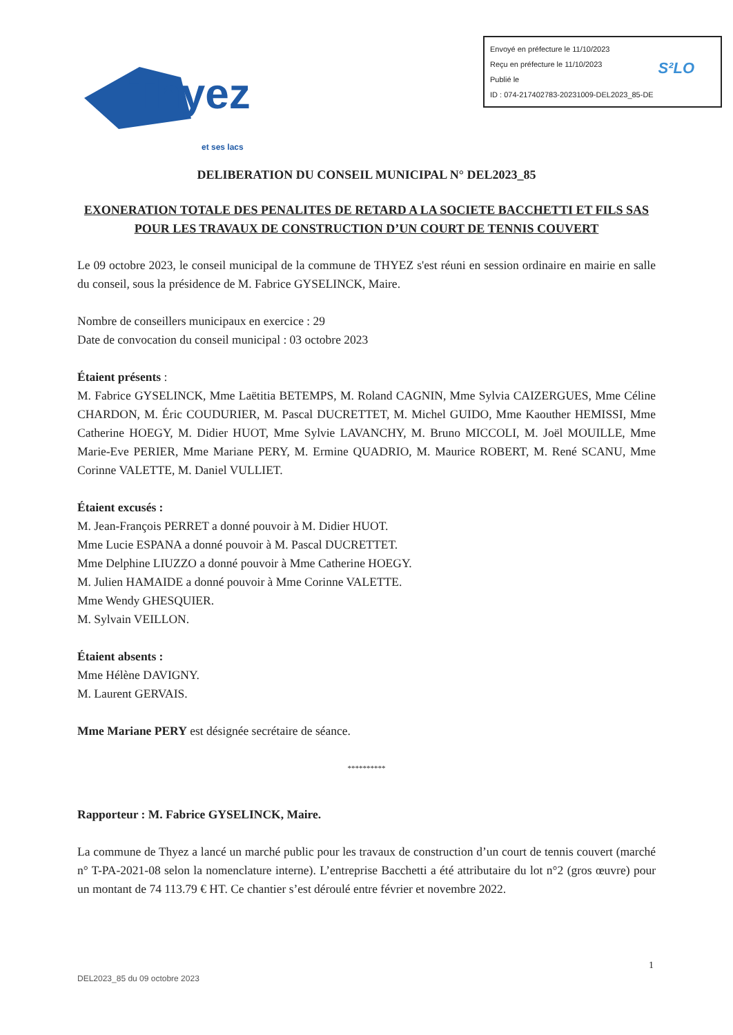Envoyé en préfecture le 11/10/2023
Reçu en préfecture le 11/10/2023
Publié le
ID : 074-217402783-20231009-DEL2023_85-DE
S²LO
Thyez
et ses lacs
DELIBERATION DU CONSEIL MUNICIPAL N° DEL2023_85
EXONERATION TOTALE DES PENALITES DE RETARD A LA SOCIETE BACCHETTI ET FILS SAS POUR LES TRAVAUX DE CONSTRUCTION D’UN COURT DE TENNIS COUVERT
Le 09 octobre 2023, le conseil municipal de la commune de THYEZ s'est réuni en session ordinaire en mairie en salle du conseil, sous la présidence de M. Fabrice GYSELINCK, Maire.
Nombre de conseillers municipaux en exercice : 29
Date de convocation du conseil municipal : 03 octobre 2023
Étaient présents :
M. Fabrice GYSELINCK, Mme Laëtitia BETEMPS, M. Roland CAGNIN, Mme Sylvia CAIZERGUES, Mme Céline CHARDON, M. Éric COUDURIER, M. Pascal DUCRETTET, M. Michel GUIDO, Mme Kaouther HEMISSI, Mme Catherine HOEGY, M. Didier HUOT, Mme Sylvie LAVANCHY, M. Bruno MICCOLI, M. Joël MOUILLE, Mme Marie-Eve PERIER, Mme Mariane PERY, M. Ermine QUADRIO, M. Maurice ROBERT, M. René SCANU, Mme Corinne VALETTE, M. Daniel VULLIET.
Étaient excusés :
M. Jean-François PERRET a donné pouvoir à M. Didier HUOT.
Mme Lucie ESPANA a donné pouvoir à M. Pascal DUCRETTET.
Mme Delphine LIUZZO a donné pouvoir à Mme Catherine HOEGY.
M. Julien HAMAIDE a donné pouvoir à Mme Corinne VALETTE.
Mme Wendy GHESQUIER.
M. Sylvain VEILLON.
Étaient absents :
Mme Hélène DAVIGNY.
M. Laurent GERVAIS.
Mme Mariane PERY est désignée secrétaire de séance.
**********
Rapporteur : M. Fabrice GYSELINCK, Maire.
La commune de Thyez a lancé un marché public pour les travaux de construction d’un court de tennis couvert (marché n° T-PA-2021-08 selon la nomenclature interne). L’entreprise Bacchetti a été attributaire du lot n°2 (gros œuvre) pour un montant de 74 113.79 € HT. Ce chantier s’est déroulé entre février et novembre 2022.
1
DEL2023_85 du 09 octobre 2023